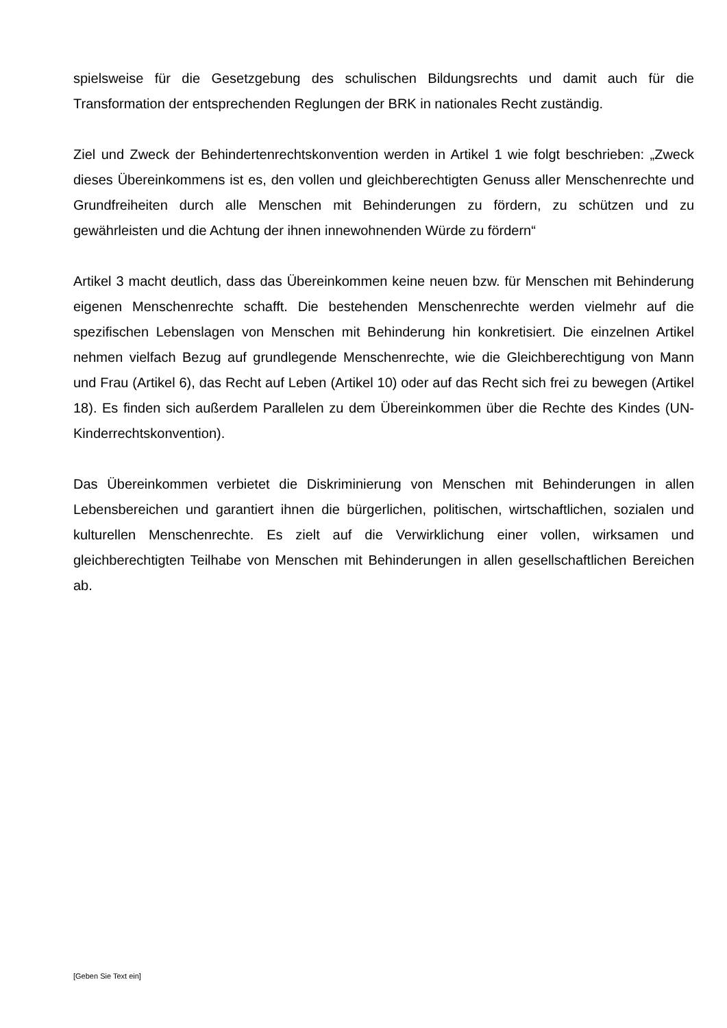spielsweise für die Gesetzgebung des schulischen Bildungsrechts und damit auch für die Transformation der entsprechenden Reglungen der BRK in nationales Recht zuständig.
Ziel und Zweck der Behindertenrechtskonvention werden in Artikel 1 wie folgt beschrieben: „Zweck dieses Übereinkommens ist es, den vollen und gleichberechtigten Genuss aller Menschenrechte und Grundfreiheiten durch alle Menschen mit Behinderungen zu fördern, zu schützen und zu gewährleisten und die Achtung der ihnen innewohnenden Würde zu fördern“
Artikel 3 macht deutlich, dass das Übereinkommen keine neuen bzw. für Menschen mit Behinderung eigenen Menschenrechte schafft. Die bestehenden Menschenrechte werden vielmehr auf die spezifischen Lebenslagen von Menschen mit Behinderung hin konkretisiert. Die einzelnen Artikel nehmen vielfach Bezug auf grundlegende Menschenrechte, wie die Gleichberechtigung von Mann und Frau (Artikel 6), das Recht auf Leben (Artikel 10) oder auf das Recht sich frei zu bewegen (Artikel 18). Es finden sich außerdem Parallelen zu dem Übereinkommen über die Rechte des Kindes (UN-Kinderrechtskonvention).
Das Übereinkommen verbietet die Diskriminierung von Menschen mit Behinderungen in allen Lebensbereichen und garantiert ihnen die bürgerlichen, politischen, wirtschaftlichen, sozialen und kulturellen Menschenrechte. Es zielt auf die Verwirklichung einer vollen, wirksamen und gleichberechtigten Teilhabe von Menschen mit Behinderungen in allen gesellschaftlichen Bereichen ab.
[Geben Sie Text ein]